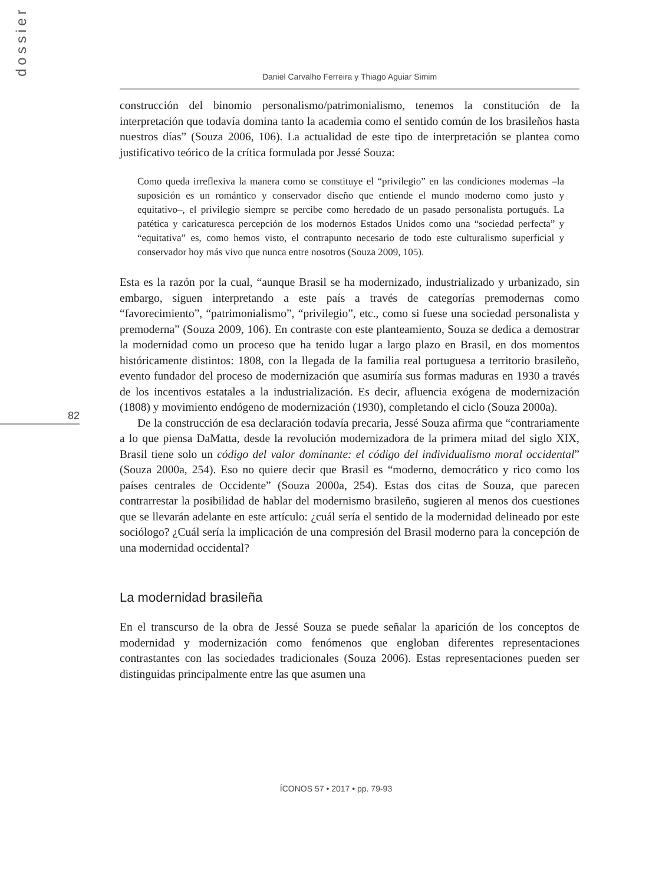dossier
82
Daniel Carvalho Ferreira y Thiago Aguiar Simim
construcción del binomio personalismo/patrimonialismo, tenemos la constitución de la interpretación que todavía domina tanto la academia como el sentido común de los brasileños hasta nuestros días” (Souza 2006, 106). La actualidad de este tipo de interpretación se plantea como justificativo teórico de la crítica formulada por Jessé Souza:
Como queda irreflexiva la manera como se constituye el “privilegio” en las condiciones modernas –la suposición es un romántico y conservador diseño que entiende el mundo moderno como justo y equitativo–, el privilegio siempre se percibe como heredado de un pasado personalista portugués. La patética y caricaturesca percepción de los modernos Estados Unidos como una “sociedad perfecta” y “equitativa” es, como hemos visto, el contrapunto necesario de todo este culturalismo superficial y conservador hoy más vivo que nunca entre nosotros (Souza 2009, 105).
Esta es la razón por la cual, “aunque Brasil se ha modernizado, industrializado y urbanizado, sin embargo, siguen interpretando a este país a través de categorías premodernas como “favorecimiento”, “patrimonialismo”, “privilegio”, etc., como si fuese una sociedad personalista y premoderna” (Souza 2009, 106). En contraste con este planteamiento, Souza se dedica a demostrar la modernidad como un proceso que ha tenido lugar a largo plazo en Brasil, en dos momentos históricamente distintos: 1808, con la llegada de la familia real portuguesa a territorio brasileño, evento fundador del proceso de modernización que asumiría sus formas maduras en 1930 a través de los incentivos estatales a la industrialización. Es decir, afluencia exógena de modernización (1808) y movimiento endógeno de modernización (1930), completando el ciclo (Souza 2000a).
De la construcción de esa declaración todavía precaria, Jessé Souza afirma que “contrariamente a lo que piensa DaMatta, desde la revolución modernizadora de la primera mitad del siglo XIX, Brasil tiene solo un código del valor dominante: el código del individualismo moral occidental” (Souza 2000a, 254). Eso no quiere decir que Brasil es “moderno, democrático y rico como los países centrales de Occidente” (Souza 2000a, 254). Estas dos citas de Souza, que parecen contrarrestar la posibilidad de hablar del modernismo brasileño, sugieren al menos dos cuestiones que se llevarán adelante en este artículo: ¿cuál sería el sentido de la modernidad delineado por este sociólogo? ¿Cuál sería la implicación de una compresión del Brasil moderno para la concepción de una modernidad occidental?
La modernidad brasileña
En el transcurso de la obra de Jessé Souza se puede señalar la aparición de los conceptos de modernidad y modernización como fenómenos que engloban diferentes representaciones contrastantes con las sociedades tradicionales (Souza 2006). Estas representaciones pueden ser distinguidas principalmente entre las que asumen una
ÍCONOS 57 • 2017 • pp. 79-93